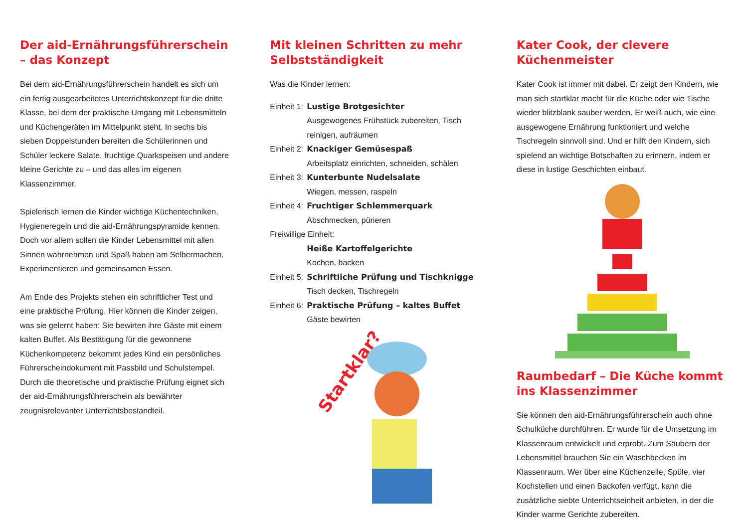Der aid-Ernährungsführerschein – das Konzept
Bei dem aid-Ernährungsführerschein handelt es sich um ein fertig ausgearbeitetes Unterrichtskonzept für die dritte Klasse, bei dem der praktische Umgang mit Lebensmitteln und Küchengeräten im Mittelpunkt steht. In sechs bis sieben Doppelstunden bereiten die Schülerinnen und Schüler leckere Salate, fruchtige Quarkspeisen und andere kleine Gerichte zu – und das alles im eigenen Klassenzimmer.
Spielerisch lernen die Kinder wichtige Küchentechniken, Hygieneregeln und die aid-Ernährungspyramide kennen. Doch vor allem sollen die Kinder Lebensmittel mit allen Sinnen wahrnehmen und Spaß haben am Selbermachen, Experimentieren und gemeinsamen Essen.
Am Ende des Projekts stehen ein schriftlicher Test und eine praktische Prüfung. Hier können die Kinder zeigen, was sie gelernt haben: Sie bewirten ihre Gäste mit einem kalten Buffet. Als Bestätigung für die gewonnene Küchenkompetenz bekommt jedes Kind ein persönliches Führerscheindokument mit Passbild und Schulstempel. Durch die theoretische und praktische Prüfung eignet sich der aid-Ernährungsführerschein als bewährter zeugnisrelevanter Unterrichtsbestandteil.
Mit kleinen Schritten zu mehr Selbstständigkeit
Was die Kinder lernen:
Einheit 1: Lustige Brotgesichter
Ausgewogenes Frühstück zubereiten, Tisch reinigen, aufräumen
Einheit 2: Knackiger Gemüsespaß
Arbeitsplatz einrichten, schneiden, schälen
Einheit 3: Kunterbunte Nudelsalate
Wiegen, messen, raspeln
Einheit 4: Fruchtiger Schlemmerquark
Abschmecken, pürieren
Freiwillige Einheit:
Heiße Kartoffelgerichte
Kochen, backen
Einheit 5: Schriftliche Prüfung und Tischknigge
Tisch decken, Tischregeln
Einheit 6: Praktische Prüfung – kaltes Buffet
Gäste bewirten
Startklar?
Kater Cook, der clevere Küchenmeister
Kater Cook ist immer mit dabei. Er zeigt den Kindern, wie man sich startklar macht für die Küche oder wie Tische wieder blitzblank sauber werden. Er weiß auch, wie eine ausgewogene Ernährung funktioniert und welche Tischregeln sinnvoll sind. Und er hilft den Kindern, sich spielend an wichtige Botschaften zu erinnern, indem er diese in lustige Geschichten einbaut.
Raumbedarf – Die Küche kommt ins Klassenzimmer
Sie können den aid-Ernährungsführerschein auch ohne Schulküche durchführen. Er wurde für die Umsetzung im Klassenraum entwickelt und erprobt. Zum Säubern der Lebensmittel brauchen Sie ein Waschbecken im Klassenraum. Wer über eine Küchenzeile, Spüle, vier Kochstellen und einen Backofen verfügt, kann die zusätzliche siebte Unterrichtseinheit anbieten, in der die Kinder warme Gerichte zubereiten.